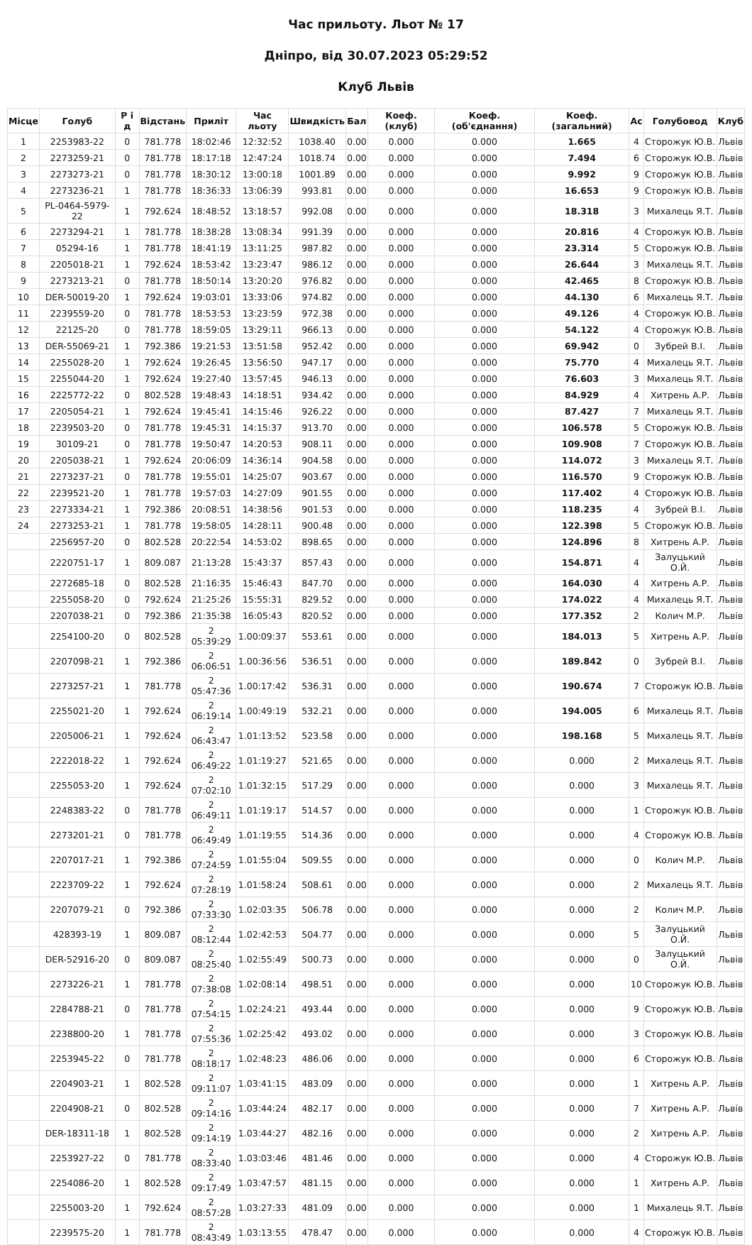Час прильоту. Льот № 17
Дніпро, від 30.07.2023 05:29:52
Клуб Львів
| Місце | Голуб | Р і д | Відстань | Приліт | Час льоту | Швидкість | Бал | Коеф. (клуб) | Коеф. (об'єднання) | Коеф. (загальний) | Ас | Голубовод | Клуб |
| --- | --- | --- | --- | --- | --- | --- | --- | --- | --- | --- | --- | --- | --- |
| 1 | 2253983-22 | 0 | 781.778 | 18:02:46 | 12:32:52 | 1038.40 | 0.00 | 0.000 | 0.000 | 1.665 | 4 | Сторожук Ю.В. | Львів |
| 2 | 2273259-21 | 0 | 781.778 | 18:17:18 | 12:47:24 | 1018.74 | 0.00 | 0.000 | 0.000 | 7.494 | 6 | Сторожук Ю.В. | Львів |
| 3 | 2273273-21 | 0 | 781.778 | 18:30:12 | 13:00:18 | 1001.89 | 0.00 | 0.000 | 0.000 | 9.992 | 9 | Сторожук Ю.В. | Львів |
| 4 | 2273236-21 | 1 | 781.778 | 18:36:33 | 13:06:39 | 993.81 | 0.00 | 0.000 | 0.000 | 16.653 | 9 | Сторожук Ю.В. | Львів |
| 5 | PL-0464-5979-22 | 1 | 792.624 | 18:48:52 | 13:18:57 | 992.08 | 0.00 | 0.000 | 0.000 | 18.318 | 3 | Михалець Я.Т. | Львів |
| 6 | 2273294-21 | 1 | 781.778 | 18:38:28 | 13:08:34 | 991.39 | 0.00 | 0.000 | 0.000 | 20.816 | 4 | Сторожук Ю.В. | Львів |
| 7 | 05294-16 | 1 | 781.778 | 18:41:19 | 13:11:25 | 987.82 | 0.00 | 0.000 | 0.000 | 23.314 | 5 | Сторожук Ю.В. | Львів |
| 8 | 2205018-21 | 1 | 792.624 | 18:53:42 | 13:23:47 | 986.12 | 0.00 | 0.000 | 0.000 | 26.644 | 3 | Михалець Я.Т. | Львів |
| 9 | 2273213-21 | 0 | 781.778 | 18:50:14 | 13:20:20 | 976.82 | 0.00 | 0.000 | 0.000 | 42.465 | 8 | Сторожук Ю.В. | Львів |
| 10 | DER-50019-20 | 1 | 792.624 | 19:03:01 | 13:33:06 | 974.82 | 0.00 | 0.000 | 0.000 | 44.130 | 6 | Михалець Я.Т. | Львів |
| 11 | 2239559-20 | 0 | 781.778 | 18:53:53 | 13:23:59 | 972.38 | 0.00 | 0.000 | 0.000 | 49.126 | 4 | Сторожук Ю.В. | Львів |
| 12 | 22125-20 | 0 | 781.778 | 18:59:05 | 13:29:11 | 966.13 | 0.00 | 0.000 | 0.000 | 54.122 | 4 | Сторожук Ю.В. | Львів |
| 13 | DER-55069-21 | 1 | 792.386 | 19:21:53 | 13:51:58 | 952.42 | 0.00 | 0.000 | 0.000 | 69.942 | 0 | Зубрей В.І. | Львів |
| 14 | 2255028-20 | 1 | 792.624 | 19:26:45 | 13:56:50 | 947.17 | 0.00 | 0.000 | 0.000 | 75.770 | 4 | Михалець Я.Т. | Львів |
| 15 | 2255044-20 | 1 | 792.624 | 19:27:40 | 13:57:45 | 946.13 | 0.00 | 0.000 | 0.000 | 76.603 | 3 | Михалець Я.Т. | Львів |
| 16 | 2225772-22 | 0 | 802.528 | 19:48:43 | 14:18:51 | 934.42 | 0.00 | 0.000 | 0.000 | 84.929 | 4 | Хитрень А.Р. | Львів |
| 17 | 2205054-21 | 1 | 792.624 | 19:45:41 | 14:15:46 | 926.22 | 0.00 | 0.000 | 0.000 | 87.427 | 7 | Михалець Я.Т. | Львів |
| 18 | 2239503-20 | 0 | 781.778 | 19:45:31 | 14:15:37 | 913.70 | 0.00 | 0.000 | 0.000 | 106.578 | 5 | Сторожук Ю.В. | Львів |
| 19 | 30109-21 | 0 | 781.778 | 19:50:47 | 14:20:53 | 908.11 | 0.00 | 0.000 | 0.000 | 109.908 | 7 | Сторожук Ю.В. | Львів |
| 20 | 2205038-21 | 1 | 792.624 | 20:06:09 | 14:36:14 | 904.58 | 0.00 | 0.000 | 0.000 | 114.072 | 3 | Михалець Я.Т. | Львів |
| 21 | 2273237-21 | 0 | 781.778 | 19:55:01 | 14:25:07 | 903.67 | 0.00 | 0.000 | 0.000 | 116.570 | 9 | Сторожук Ю.В. | Львів |
| 22 | 2239521-20 | 1 | 781.778 | 19:57:03 | 14:27:09 | 901.55 | 0.00 | 0.000 | 0.000 | 117.402 | 4 | Сторожук Ю.В. | Львів |
| 23 | 2273334-21 | 1 | 792.386 | 20:08:51 | 14:38:56 | 901.53 | 0.00 | 0.000 | 0.000 | 118.235 | 4 | Зубрей В.І. | Львів |
| 24 | 2273253-21 | 1 | 781.778 | 19:58:05 | 14:28:11 | 900.48 | 0.00 | 0.000 | 0.000 | 122.398 | 5 | Сторожук Ю.В. | Львів |
| | 2256957-20 | 0 | 802.528 | 20:22:54 | 14:53:02 | 898.65 | 0.00 | 0.000 | 0.000 | 124.896 | 8 | Хитрень А.Р. | Львів |
| | 2220751-17 | 1 | 809.087 | 21:13:28 | 15:43:37 | 857.43 | 0.00 | 0.000 | 0.000 | 154.871 | 4 | Залуцький О.Й. | Львів |
| | 2272685-18 | 0 | 802.528 | 21:16:35 | 15:46:43 | 847.70 | 0.00 | 0.000 | 0.000 | 164.030 | 4 | Хитрень А.Р. | Львів |
| | 2255058-20 | 0 | 792.624 | 21:25:26 | 15:55:31 | 829.52 | 0.00 | 0.000 | 0.000 | 174.022 | 4 | Михалець Я.Т. | Львів |
| | 2207038-21 | 0 | 792.386 | 21:35:38 | 16:05:43 | 820.52 | 0.00 | 0.000 | 0.000 | 177.352 | 2 | Колич М.Р. | Львів |
| | 2254100-20 | 0 | 802.528 | 2 05:39:29 | 1.00:09:37 | 553.61 | 0.00 | 0.000 | 0.000 | 184.013 | 5 | Хитрень А.Р. | Львів |
| | 2207098-21 | 1 | 792.386 | 2 06:06:51 | 1.00:36:56 | 536.51 | 0.00 | 0.000 | 0.000 | 189.842 | 0 | Зубрей В.І. | Львів |
| | 2273257-21 | 1 | 781.778 | 2 05:47:36 | 1.00:17:42 | 536.31 | 0.00 | 0.000 | 0.000 | 190.674 | 7 | Сторожук Ю.В. | Львів |
| | 2255021-20 | 1 | 792.624 | 2 06:19:14 | 1.00:49:19 | 532.21 | 0.00 | 0.000 | 0.000 | 194.005 | 6 | Михалець Я.Т. | Львів |
| | 2205006-21 | 1 | 792.624 | 2 06:43:47 | 1.01:13:52 | 523.58 | 0.00 | 0.000 | 0.000 | 198.168 | 5 | Михалець Я.Т. | Львів |
| | 2222018-22 | 1 | 792.624 | 2 06:49:22 | 1.01:19:27 | 521.65 | 0.00 | 0.000 | 0.000 | 0.000 | 2 | Михалець Я.Т. | Львів |
| | 2255053-20 | 1 | 792.624 | 2 07:02:10 | 1.01:32:15 | 517.29 | 0.00 | 0.000 | 0.000 | 0.000 | 3 | Михалець Я.Т. | Львів |
| | 2248383-22 | 0 | 781.778 | 2 06:49:11 | 1.01:19:17 | 514.57 | 0.00 | 0.000 | 0.000 | 0.000 | 1 | Сторожук Ю.В. | Львів |
| | 2273201-21 | 0 | 781.778 | 2 06:49:49 | 1.01:19:55 | 514.36 | 0.00 | 0.000 | 0.000 | 0.000 | 4 | Сторожук Ю.В. | Львів |
| | 2207017-21 | 1 | 792.386 | 2 07:24:59 | 1.01:55:04 | 509.55 | 0.00 | 0.000 | 0.000 | 0.000 | 0 | Колич М.Р. | Львів |
| | 2223709-22 | 1 | 792.624 | 2 07:28:19 | 1.01:58:24 | 508.61 | 0.00 | 0.000 | 0.000 | 0.000 | 2 | Михалець Я.Т. | Львів |
| | 2207079-21 | 0 | 792.386 | 2 07:33:30 | 1.02:03:35 | 506.78 | 0.00 | 0.000 | 0.000 | 0.000 | 2 | Колич М.Р. | Львів |
| | 428393-19 | 1 | 809.087 | 2 08:12:44 | 1.02:42:53 | 504.77 | 0.00 | 0.000 | 0.000 | 0.000 | 5 | Залуцький О.Й. | Львів |
| | DER-52916-20 | 0 | 809.087 | 2 08:25:40 | 1.02:55:49 | 500.73 | 0.00 | 0.000 | 0.000 | 0.000 | 0 | Залуцький О.Й. | Львів |
| | 2273226-21 | 1 | 781.778 | 2 07:38:08 | 1.02:08:14 | 498.51 | 0.00 | 0.000 | 0.000 | 0.000 | 10 | Сторожук Ю.В. | Львів |
| | 2284788-21 | 0 | 781.778 | 2 07:54:15 | 1.02:24:21 | 493.44 | 0.00 | 0.000 | 0.000 | 0.000 | 9 | Сторожук Ю.В. | Львів |
| | 2238800-20 | 1 | 781.778 | 2 07:55:36 | 1.02:25:42 | 493.02 | 0.00 | 0.000 | 0.000 | 0.000 | 3 | Сторожук Ю.В. | Львів |
| | 2253945-22 | 0 | 781.778 | 2 08:18:17 | 1.02:48:23 | 486.06 | 0.00 | 0.000 | 0.000 | 0.000 | 6 | Сторожук Ю.В. | Львів |
| | 2204903-21 | 1 | 802.528 | 2 09:11:07 | 1.03:41:15 | 483.09 | 0.00 | 0.000 | 0.000 | 0.000 | 1 | Хитрень А.Р. | Львів |
| | 2204908-21 | 0 | 802.528 | 2 09:14:16 | 1.03:44:24 | 482.17 | 0.00 | 0.000 | 0.000 | 0.000 | 7 | Хитрень А.Р. | Львів |
| | DER-18311-18 | 1 | 802.528 | 2 09:14:19 | 1.03:44:27 | 482.16 | 0.00 | 0.000 | 0.000 | 0.000 | 2 | Хитрень А.Р. | Львів |
| | 2253927-22 | 0 | 781.778 | 2 08:33:40 | 1.03:03:46 | 481.46 | 0.00 | 0.000 | 0.000 | 0.000 | 4 | Сторожук Ю.В. | Львів |
| | 2254086-20 | 1 | 802.528 | 2 09:17:49 | 1.03:47:57 | 481.15 | 0.00 | 0.000 | 0.000 | 0.000 | 1 | Хитрень А.Р. | Львів |
| | 2255003-20 | 1 | 792.624 | 2 08:57:28 | 1.03:27:33 | 481.09 | 0.00 | 0.000 | 0.000 | 0.000 | 1 | Михалець Я.Т. | Львів |
| | 2239575-20 | 1 | 781.778 | 2 08:43:49 | 1.03:13:55 | 478.47 | 0.00 | 0.000 | 0.000 | 0.000 | 4 | Сторожук Ю.В. | Львів |